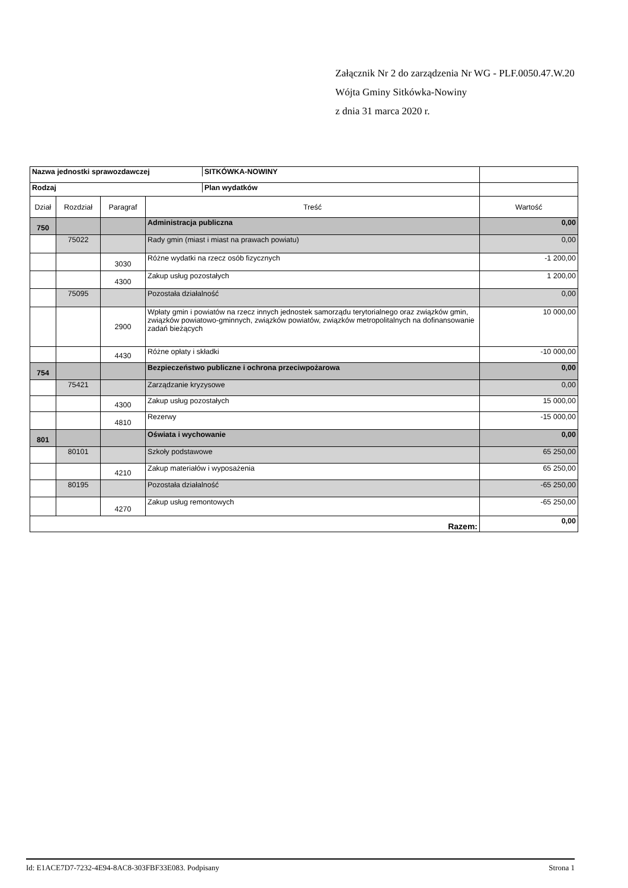Załącznik Nr 2 do zarządzenia Nr WG - PLF.0050.47.W.20
Wójta Gminy Sitkówka-Nowiny
z dnia 31 marca 2020 r.
| / Nazwa jednostki sprawozdawczej / SITKÓWKA-NOWINY / | | | | |
| / Rodzaj / Plan wydatków / | | | | |
| Dział | Rozdział | Paragraf | Treść | Wartość |
| 750 | | | Administracja publiczna | 0,00 |
| | 75022 | | Rady gmin (miast i miast na prawach powiatu) | 0,00 |
| | | 3030 | Różne wydatki na rzecz osób fizycznych | -1 200,00 |
| | | 4300 | Zakup usług pozostałych | 1 200,00 |
| | 75095 | | Pozostała działalność | 0,00 |
| | | 2900 | Wpłaty gmin i powiatów na rzecz innych jednostek samorządu terytorialnego oraz związków gmin, związków powiatowo-gminnych, związków powiatów, związków metropolitalnych na dofinansowanie zadań bieżących | 10 000,00 |
| | | 4430 | Różne opłaty i składki | -10 000,00 |
| 754 | | | Bezpieczeństwo publiczne i ochrona przeciwpożarowa | 0,00 |
| | 75421 | | Zarządzanie kryzysowe | 0,00 |
| | | 4300 | Zakup usług pozostałych | 15 000,00 |
| | | 4810 | Rezerwy | -15 000,00 |
| 801 | | | Oświata i wychowanie | 0,00 |
| | 80101 | | Szkoły podstawowe | 65 250,00 |
| | | 4210 | Zakup materiałów i wyposażenia | 65 250,00 |
| | 80195 | | Pozostała działalność | -65 250,00 |
| | | 4270 | Zakup usług remontowych | -65 250,00 |
| Razem: | | | | 0,00 |
Id: E1ACE7D7-7232-4E94-8AC8-303FBF33E083. Podpisany Strona 1